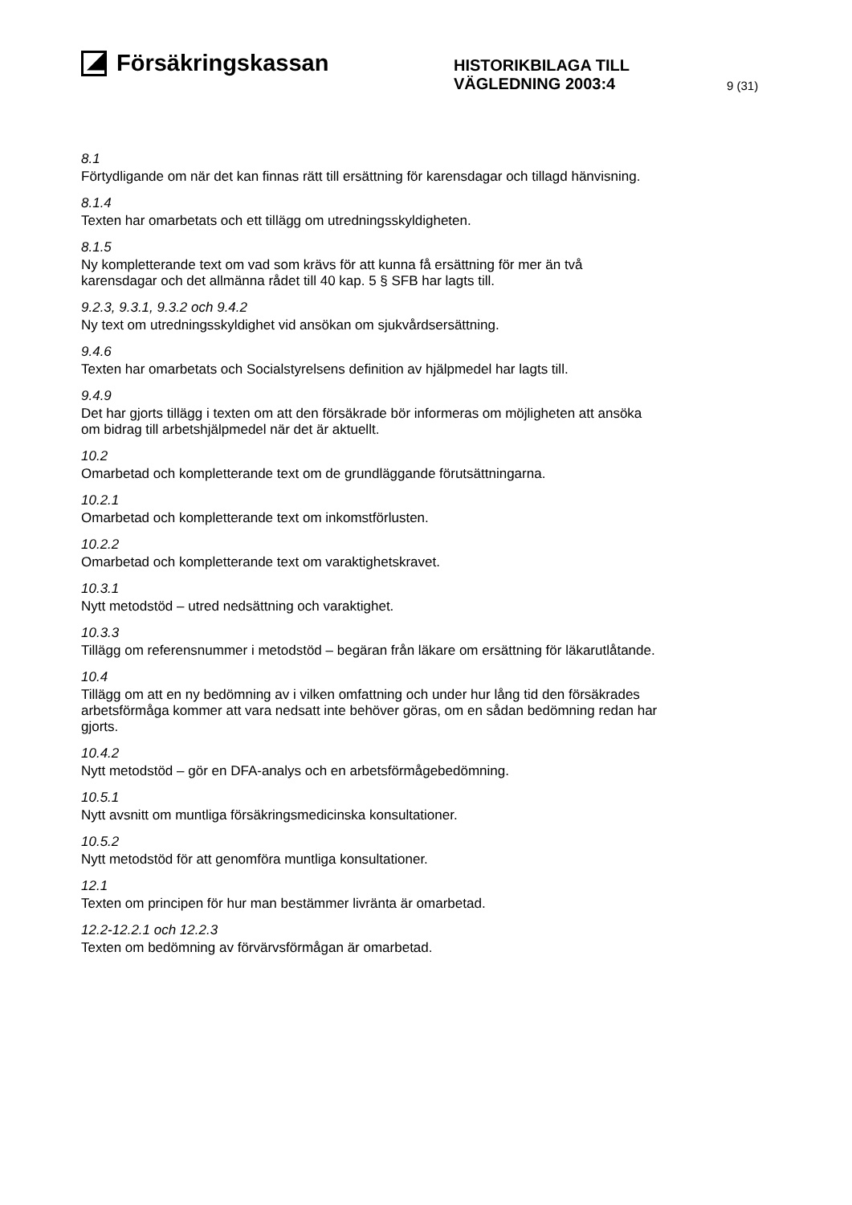Försäkringskassan
HISTORIKBILAGA TILL
VÄGLEDNING 2003:4
9 (31)
8.1
Förtydligande om när det kan finnas rätt till ersättning för karensdagar och tillagd hänvisning.
8.1.4
Texten har omarbetats och ett tillägg om utredningsskyldigheten.
8.1.5
Ny kompletterande text om vad som krävs för att kunna få ersättning för mer än två karensdagar och det allmänna rådet till 40 kap. 5 § SFB har lagts till.
9.2.3, 9.3.1, 9.3.2 och 9.4.2
Ny text om utredningsskyldighet vid ansökan om sjukvårdsersättning.
9.4.6
Texten har omarbetats och Socialstyrelsens definition av hjälpmedel har lagts till.
9.4.9
Det har gjorts tillägg i texten om att den försäkrade bör informeras om möjligheten att ansöka om bidrag till arbetshjälpmedel när det är aktuellt.
10.2
Omarbetad och kompletterande text om de grundläggande förutsättningarna.
10.2.1
Omarbetad och kompletterande text om inkomstförlusten.
10.2.2
Omarbetad och kompletterande text om varaktighetskravet.
10.3.1
Nytt metodstöd – utred nedsättning och varaktighet.
10.3.3
Tillägg om referensnummer i metodstöd – begäran från läkare om ersättning för läkarutlåtande.
10.4
Tillägg om att en ny bedömning av i vilken omfattning och under hur lång tid den försäkrades arbetsförmåga kommer att vara nedsatt inte behöver göras, om en sådan bedömning redan har gjorts.
10.4.2
Nytt metodstöd – gör en DFA-analys och en arbetsförmågebedömning.
10.5.1
Nytt avsnitt om muntliga försäkringsmedicinska konsultationer.
10.5.2
Nytt metodstöd för att genomföra muntliga konsultationer.
12.1
Texten om principen för hur man bestämmer livränta är omarbetad.
12.2-12.2.1 och 12.2.3
Texten om bedömning av förvärvsförmågan är omarbetad.